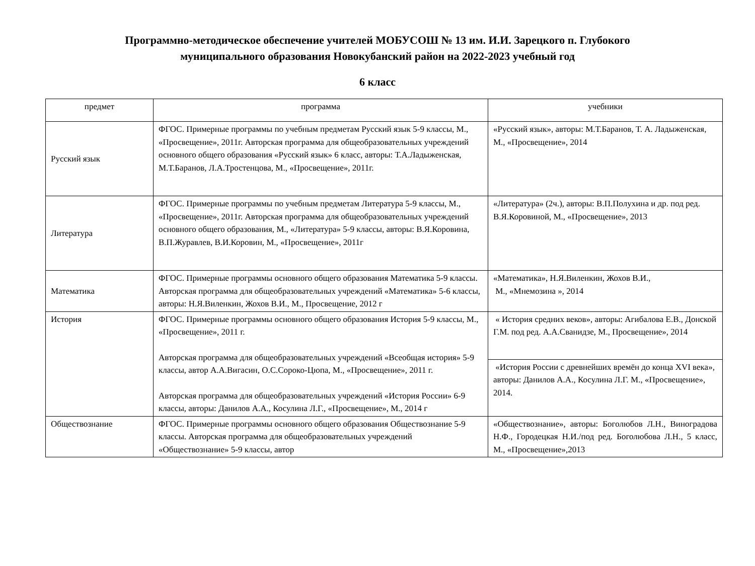Программно-методическое обеспечение учителей МОБУСОШ № 13 им. И.И. Зарецкого п. Глубокого
муниципального образования Новокубанский район на 2022-2023 учебный год
6 класс
| предмет | программа | учебники |
| --- | --- | --- |
| Русский язык | ФГОС. Примерные программы по учебным предметам Русский язык 5-9 классы, М., «Просвещение», 2011г. Авторская программа для общеобразовательных учреждений основного общего образования «Русский язык» 6 класс, авторы: Т.А.Ладыженская, М.Т.Баранов, Л.А.Тростенцова, М., «Просвещение», 2011г. | «Русский язык», авторы: М.Т.Баранов, Т. А. Ладыженская, М., «Просвещение», 2014 |
| Литература | ФГОС. Примерные программы по учебным предметам Литература 5-9 классы, М., «Просвещение», 2011г. Авторская программа для общеобразовательных учреждений основного общего образования, М., «Литература» 5-9 классы, авторы: В.Я.Коровина, В.П.Журавлев, В.И.Коровин, М., «Просвещение», 2011г | «Литература» (2ч.), авторы: В.П.Полухина и др. под ред. В.Я.Коровиной, М., «Просвещение», 2013 |
| Математика | ФГОС. Примерные программы основного общего образования Математика 5-9 классы. Авторская программа для общеобразовательных учреждений «Математика» 5-6 классы, авторы: Н.Я.Виленкин, Жохов В.И., М., Просвещение, 2012 г | «Математика», Н.Я.Виленкин, Жохов В.И., М., «Мнемозина », 2014 |
| История | ФГОС. Примерные программы основного общего образования История 5-9 классы, М., «Просвещение», 2011 г. Авторская программа для общеобразовательных учреждений «Всеобщая история» 5-9 классы, автор А.А.Вигасин, О.С.Сороко-Цюпа, М., «Просвещение», 2011 г. Авторская программа для общеобразовательных учреждений «История России» 6-9 классы, авторы: Данилов А.А., Косулина Л.Г., «Просвещение», М., 2014 г | « История средних веков», авторы: Агибалова Е.В., Донской Г.М. под ред. А.А.Сванидзе, М., Просвещение», 2014 |
| | | «История России с древнейших времён до конца XVI века», авторы: Данилов А.А., Косулина Л.Г. М., «Просвещение», 2014. |
| Обществознание | ФГОС. Примерные программы основного общего образования Обществознание 5-9 классы. Авторская программа для общеобразовательных учреждений «Обществознание» 5-9 классы, автор | «Обществознание», авторы: Боголюбов Л.Н., Виноградова Н.Ф., Городецкая Н.И./под ред. Боголюбова Л.Н., 5 класс, М., «Просвещение»,2013 |